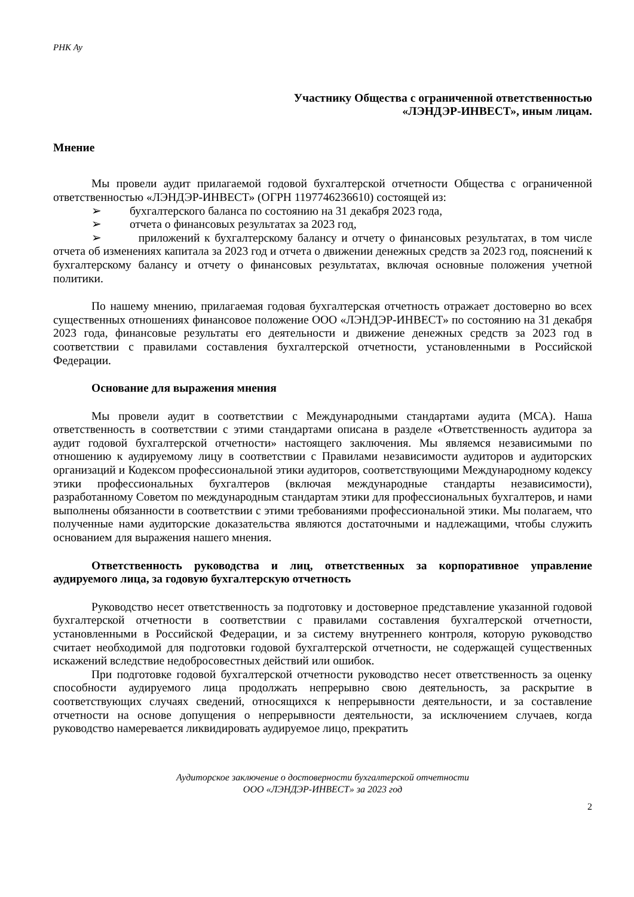РНК Ау
Участнику Общества с ограниченной ответственностью
«ЛЭНДЭР-ИНВЕСТ», иным лицам.
Мнение
Мы провели аудит прилагаемой годовой бухгалтерской отчетности Общества с ограниченной ответственностью «ЛЭНДЭР-ИНВЕСТ» (ОГРН 1197746236610) состоящей из:
➢ бухгалтерского баланса по состоянию на 31 декабря 2023 года,
➢ отчета о финансовых результатах за 2023 год,
➢ приложений к бухгалтерскому балансу и отчету о финансовых результатах, в том числе отчета об изменениях капитала за 2023 год и отчета о движении денежных средств за 2023 год, пояснений к бухгалтерскому балансу и отчету о финансовых результатах, включая основные положения учетной политики.
По нашему мнению, прилагаемая годовая бухгалтерская отчетность отражает достоверно во всех существенных отношениях финансовое положение ООО «ЛЭНДЭР-ИНВЕСТ» по состоянию на 31 декабря 2023 года, финансовые результаты его деятельности и движение денежных средств за 2023 год в соответствии с правилами составления бухгалтерской отчетности, установленными в Российской Федерации.
Основание для выражения мнения
Мы провели аудит в соответствии с Международными стандартами аудита (МСА). Наша ответственность в соответствии с этими стандартами описана в разделе «Ответственность аудитора за аудит годовой бухгалтерской отчетности» настоящего заключения. Мы являемся независимыми по отношению к аудируемому лицу в соответствии с Правилами независимости аудиторов и аудиторских организаций и Кодексом профессиональной этики аудиторов, соответствующими Международному кодексу этики профессиональных бухгалтеров (включая международные стандарты независимости), разработанному Советом по международным стандартам этики для профессиональных бухгалтеров, и нами выполнены обязанности в соответствии с этими требованиями профессиональной этики. Мы полагаем, что полученные нами аудиторские доказательства являются достаточными и надлежащими, чтобы служить основанием для выражения нашего мнения.
Ответственность руководства и лиц, ответственных за корпоративное управление аудируемого лица, за годовую бухгалтерскую отчетность
Руководство несет ответственность за подготовку и достоверное представление указанной годовой бухгалтерской отчетности в соответствии с правилами составления бухгалтерской отчетности, установленными в Российской Федерации, и за систему внутреннего контроля, которую руководство считает необходимой для подготовки годовой бухгалтерской отчетности, не содержащей существенных искажений вследствие недобросовестных действий или ошибок.
При подготовке годовой бухгалтерской отчетности руководство несет ответственность за оценку способности аудируемого лица продолжать непрерывно свою деятельность, за раскрытие в соответствующих случаях сведений, относящихся к непрерывности деятельности, и за составление отчетности на основе допущения о непрерывности деятельности, за исключением случаев, когда руководство намеревается ликвидировать аудируемое лицо, прекратить
Аудиторское заключение о достоверности бухгалтерской отчетности
ООО «ЛЭНДЭР-ИНВЕСТ» за 2023 год
2